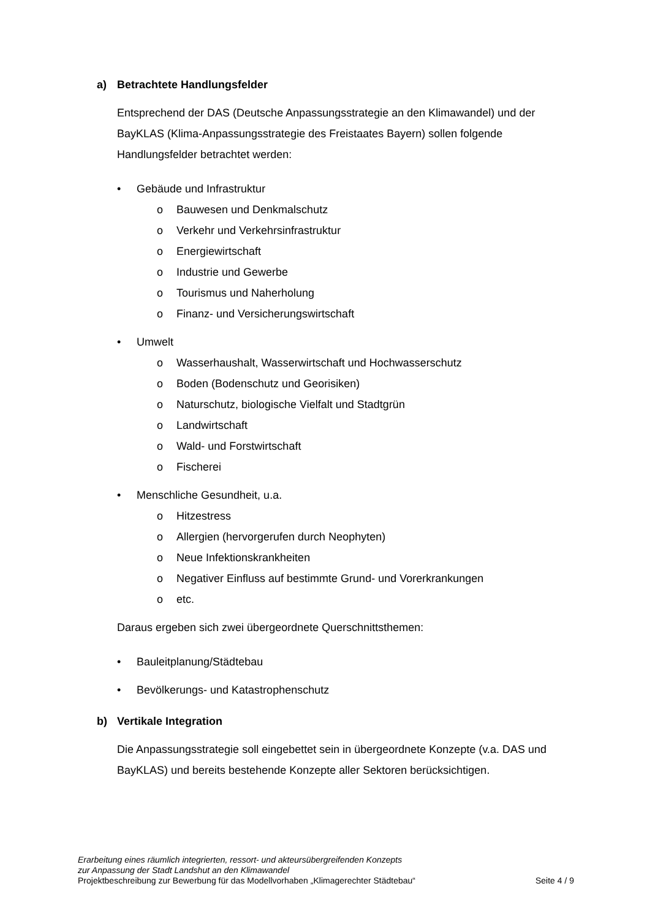a) Betrachtete Handlungsfelder
Entsprechend der DAS (Deutsche Anpassungsstrategie an den Klimawandel) und der BayKLAS (Klima-Anpassungsstrategie des Freistaates Bayern) sollen folgende Handlungsfelder betrachtet werden:
• Gebäude und Infrastruktur
o Bauwesen und Denkmalschutz
o Verkehr und Verkehrsinfrastruktur
o Energiewirtschaft
o Industrie und Gewerbe
o Tourismus und Naherholung
o Finanz- und Versicherungswirtschaft
• Umwelt
o Wasserhaushalt, Wasserwirtschaft und Hochwasserschutz
o Boden (Bodenschutz und Georisiken)
o Naturschutz, biologische Vielfalt und Stadtgrün
o Landwirtschaft
o Wald- und Forstwirtschaft
o Fischerei
• Menschliche Gesundheit, u.a.
o Hitzestress
o Allergien (hervorgerufen durch Neophyten)
o Neue Infektionskrankheiten
o Negativer Einfluss auf bestimmte Grund- und Vorerkrankungen
o etc.
Daraus ergeben sich zwei übergeordnete Querschnittsthemen:
• Bauleitplanung/Städtebau
• Bevölkerungs- und Katastrophenschutz
b) Vertikale Integration
Die Anpassungsstrategie soll eingebettet sein in übergeordnete Konzepte (v.a. DAS und BayKLAS) und bereits bestehende Konzepte aller Sektoren berücksichtigen.
Erarbeitung eines räumlich integrierten, ressort- und akteursübergreifenden Konzepts
zur Anpassung der Stadt Landshut an den Klimawandel
Projektbeschreibung zur Bewerbung für das Modellvorhaben „Klimagerechter Städtebau“ Seite 4 / 9